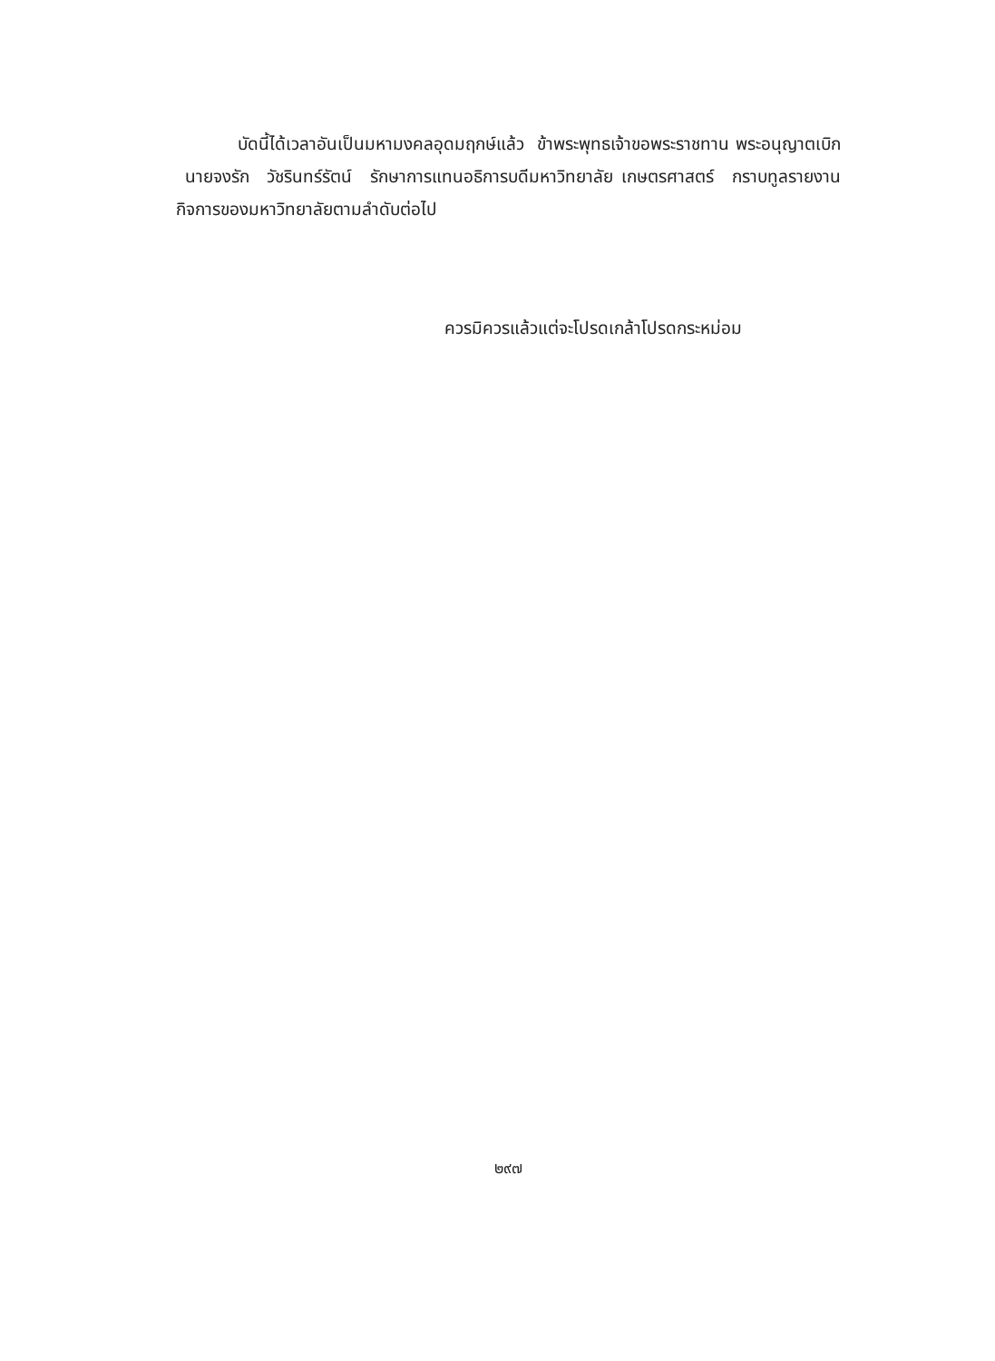บัดนี้ได้เวลาอันเป็นมหามงคลอุดมฤกษ์แล้ว ข้าพระพุทธเจ้าขอพระราชทาน พระอนุญาตเบิก นายจงรัก วัชรินทร์รัตน์ รักษาการแทนอธิการบดีมหาวิทยาลัย เกษตรศาสตร์ กราบทูลรายงานกิจการของมหาวิทยาลัยตามลำดับต่อไป
ควรมิควรแล้วแต่จะโปรดเกล้าโปรดกระหม่อม
๒๙๗